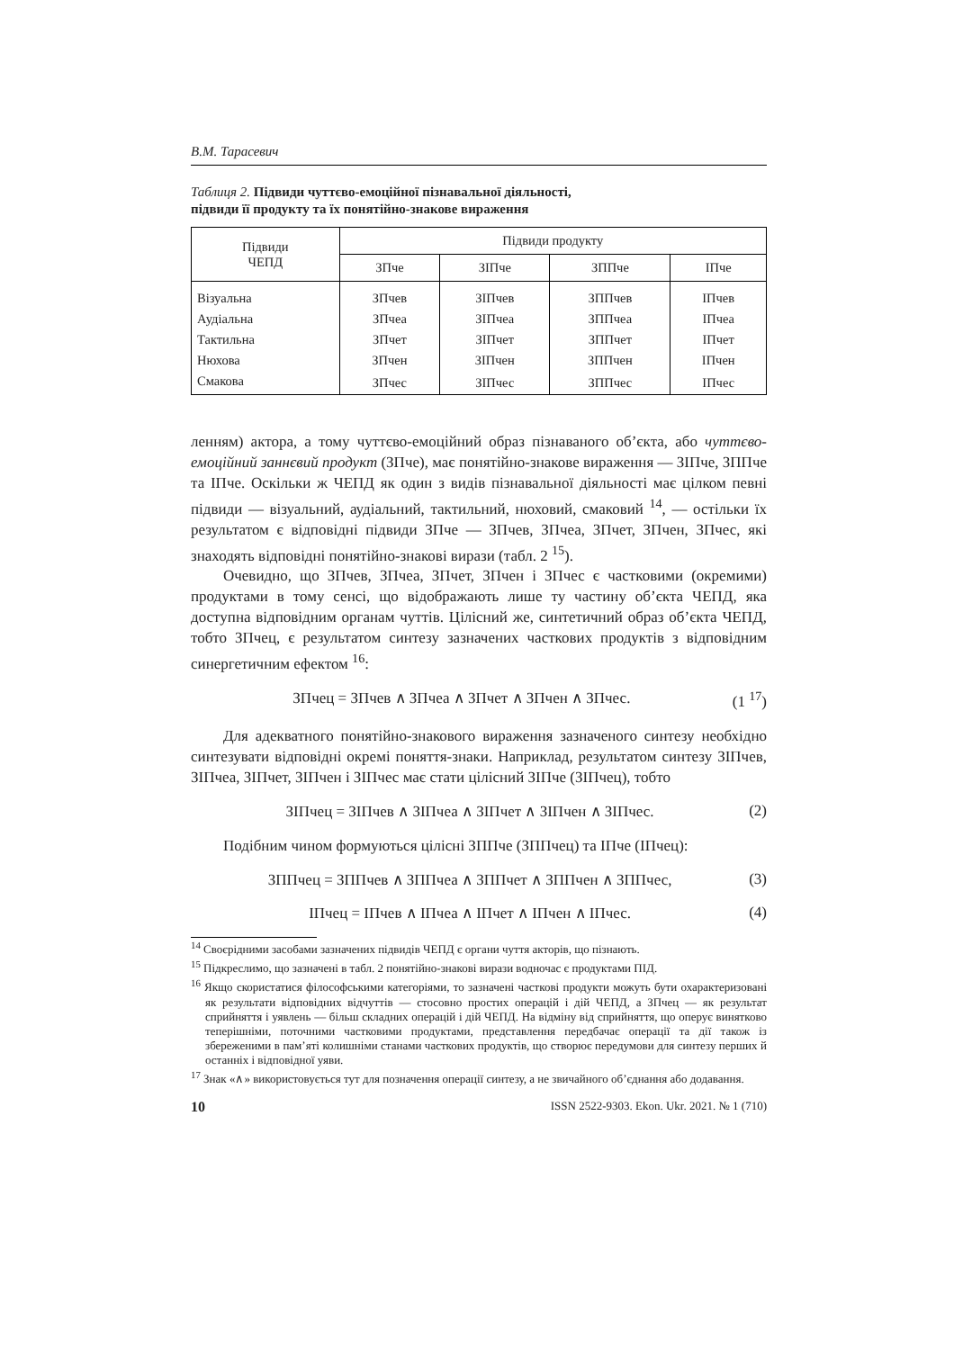В.М. Тарасевич
Таблиця 2. Підвиди чуттєво-емоційної пізнавальної діяльності,
підвиди її продукту та їх понятійно-знакове вираження
| Підвиди ЧЕПД | Підвиди продукту | | | |
| --- | --- | --- | --- | --- |
| | ЗПче | ЗІПче | ЗППче | ІПче |
| Візуальна | ЗПчев | ЗІПчев | ЗППчев | ІПчев |
| Аудіальна | ЗПчеа | ЗІПчеа | ЗППчеа | ІПчеа |
| Тактильна | ЗПчет | ЗІПчет | ЗППчет | ІПчет |
| Нюхова | ЗПчен | ЗІПчен | ЗППчен | ІПчен |
| Смакова | ЗПчес | ЗІПчес | ЗППчес | ІПчес |
ленням) актора, а тому чуттєво-емоційний образ пізнаваного об’єкта, або чуттєво-емоційний заннєвий продукт (ЗПче), має понятійно-знакове вираження — ЗІПче, ЗППче та ІПче. Оскільки ж ЧЕПД як один з видів пізнавальної діяльності має цілком певні підвиди — візуальний, аудіальний, тактильний, нюховий, смаковий <sup>14</sup>, — остільки їх результатом є відповідні підвиди ЗПче — ЗПчев, ЗПчеа, ЗПчет, ЗПчен, ЗПчес, які знаходять відповідні понятійно-знакові вирази (табл. 2 <sup>15</sup>).
Очевидно, що ЗПчев, ЗПчеа, ЗПчет, ЗПчен і ЗПчес є частковими (окремими) продуктами в тому сенсі, що відображають лише ту частину об’єкта ЧЕПД, яка доступна відповідним органам чуттів. Цілісний же, синтетичний образ об’єкта ЧЕПД, тобто ЗПчец, є результатом синтезу зазначених часткових продуктів з відповідним синергетичним ефектом <sup>16</sup>:
ЗПчец = ЗПчев ∧ ЗПчеа ∧ ЗПчет ∧ ЗПчен ∧ ЗПчес. (1 <sup>17</sup>)
Для адекватного понятійно-знакового вираження зазначеного синтезу необхідно синтезувати відповідні окремі поняття-знаки. Наприклад, результатом синтезу ЗІПчев, ЗІПчеа, ЗІПчет, ЗІПчен і ЗІПчес має стати цілісний ЗІПче (ЗІПчец), тобто
ЗІПчец = ЗІПчев ∧ ЗІПчеа ∧ ЗІПчет ∧ ЗІПчен ∧ ЗІПчес. (2)
Подібним чином формуються цілісні ЗППче (ЗППчец) та ІПче (ІПчец):
ЗППчец = ЗППчев ∧ ЗППчеа ∧ ЗППчет ∧ ЗППчен ∧ ЗППчес, (3)
ІПчец = ІПчев ∧ ІПчеа ∧ ІПчет ∧ ІПчен ∧ ІПчес. (4)
<sup>14</sup> Своєрідними засобами зазначених підвидів ЧЕПД є органи чуття акторів, що пізнають.
<sup>15</sup> Підкреслимо, що зазначені в табл. 2 понятійно-знакові вирази водночас є продуктами ПІД.
<sup>16</sup> Якщо скористатися філософськими категоріями, то зазначені часткові продукти можуть бути охарактеризовані як результати відповідних відчуттів — стосовно простих операцій і дій ЧЕПД, а ЗПчец — як результат сприйняття і уявлень — більш складних операцій і дій ЧЕПД. На відміну від сприйняття, що оперує винятково теперішніми, поточними частковими продуктами, представлення передбачає операції та дії також із збереженими в пам’яті колишніми станами часткових продуктів, що створює передумови для синтезу перших й останніх і відповідної уяви.
<sup>17</sup> Знак «∧» використовується тут для позначення операції синтезу, а не звичайного об’єднання або додавання.
10 ISSN 2522-9303. Ekon. Ukr. 2021. № 1 (710)